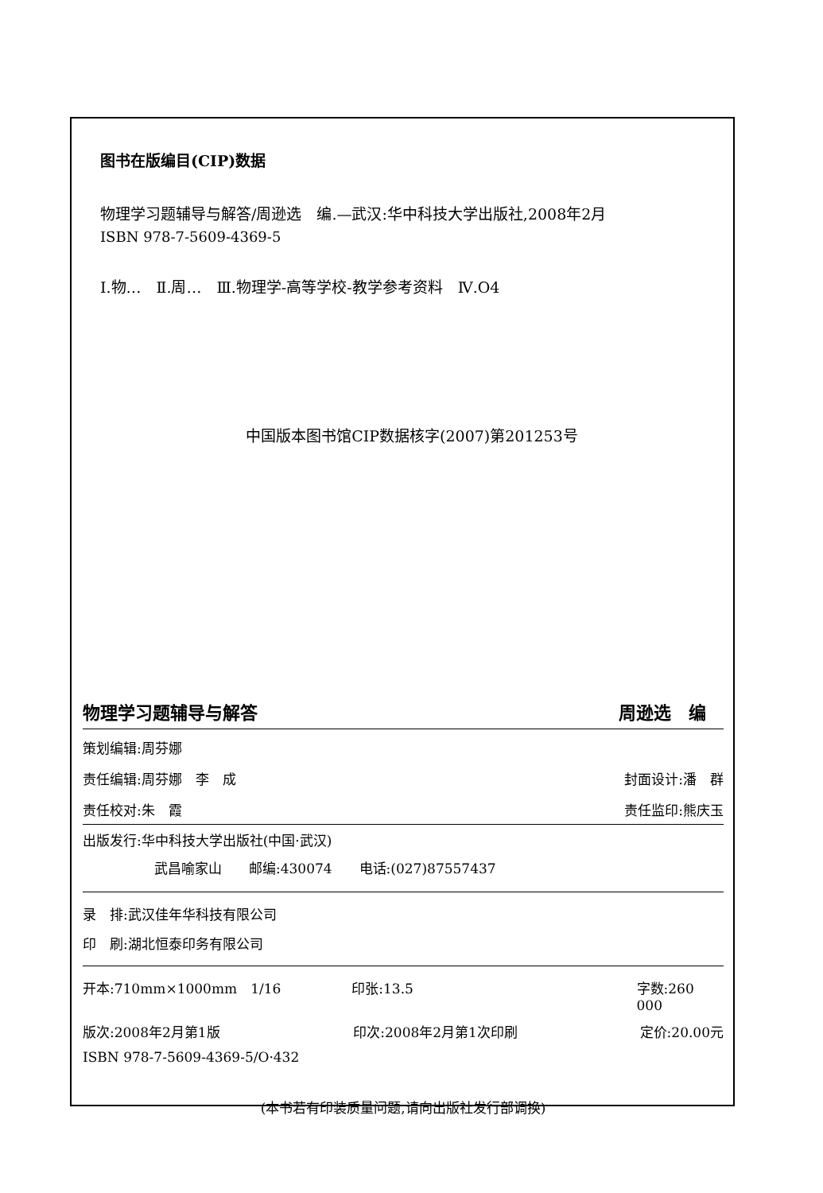图书在版编目(CIP)数据
物理学习题辅导与解答/周逊选　编.—武汉:华中科技大学出版社,2008年2月
ISBN 978-7-5609-4369-5
Ⅰ.物…　Ⅱ.周…　Ⅲ.物理学-高等学校-教学参考资料　Ⅳ.O4
中国版本图书馆CIP数据核字(2007)第201253号
物理学习题辅导与解答 周逊选　编　
策划编辑:周芬娜
责任编辑:周芬娜　李　成 封面设计:潘　群
责任校对:朱　霞 责任监印:熊庆玉
出版发行:华中科技大学出版社(中国·武汉)
武昌喻家山　　邮编:430074　　电话:(027)87557437
录　排:武汉佳年华科技有限公司
印　刷:湖北恒泰印务有限公司
开本:710mm×1000mm　1/16 印张:13.5 字数:260 000
版次:2008年2月第1版 印次:2008年2月第1次印刷 定价:20.00元
ISBN 978-7-5609-4369-5/O·432
(本书若有印装质量问题,请向出版社发行部调换)